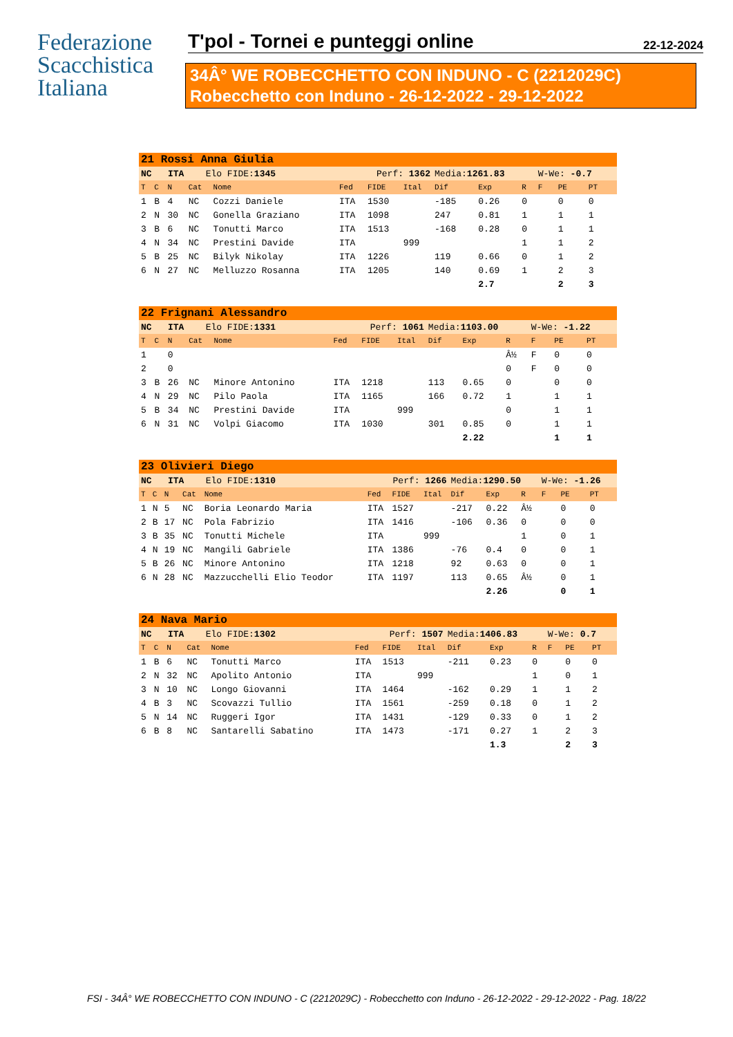Federazione
Scacchistica
Italiana
T'pol - Tornei e punteggi online 22-12-2024
34Â° WE ROBECCHETTO CON INDUNO - C (2212029C)
Robecchetto con Induno - 26-12-2022 - 29-12-2022
| 21 Rossi Anna Giulia | | | | | | | | | | | | | |
| NC ITA Elo FIDE: 1345 | | | | | Perf: 1362 | | | Media: 1261.83 | | | W-We: -0.7 | | |
| T | C | N | Cat | Nome | Fed | FIDE | Ital | Dif | Exp | R | F | PE | PT |
| 1 | B | 4 | NC | Cozzi Daniele | ITA | 1530 | | -185 | 0.26 | 0 | | 0 | 0 |
| 2 | N | 30 | NC | Gonella Graziano | ITA | 1098 | | 247 | 0.81 | 1 | | 1 | 1 |
| 3 | B | 6 | NC | Tonutti Marco | ITA | 1513 | | -168 | 0.28 | 0 | | 1 | 1 |
| 4 | N | 34 | NC | Prestini Davide | ITA | | 999 | | | 1 | | 1 | 2 |
| 5 | B | 25 | NC | Bilyk Nikolay | ITA | 1226 | | 119 | 0.66 | 0 | | 1 | 2 |
| 6 | N | 27 | NC | Melluzzo Rosanna | ITA | 1205 | | 140 | 0.69 | 1 | | 2 | 3 |
| | | | | | | | | | 2.7 | | | 2 | 3 |
| 22 Frignani Alessandro | | | | | | | | | | | | | |
| NC ITA Elo FIDE: 1331 | | | | | Perf: 1061 | | | Media: 1103.00 | | | W-We: -1.22 | | |
| T | C | N | Cat | Nome | Fed | FIDE | Ital | Dif | Exp | R | F | PE | PT |
| 1 | | 0 | | | | | | | | Â½ | F | 0 | 0 |
| 2 | | 0 | | | | | | | | 0 | F | 0 | 0 |
| 3 | B | 26 | NC | Minore Antonino | ITA | 1218 | | 113 | 0.65 | 0 | | 0 | 0 |
| 4 | N | 29 | NC | Pilo Paola | ITA | 1165 | | 166 | 0.72 | 1 | | 1 | 1 |
| 5 | B | 34 | NC | Prestini Davide | ITA | | 999 | | | 0 | | 1 | 1 |
| 6 | N | 31 | NC | Volpi Giacomo | ITA | 1030 | | 301 | 0.85 | 0 | | 1 | 1 |
| | | | | | | | | | 2.22 | | | 1 | 1 |
| 23 Olivieri Diego | | | | | | | | | | | | | |
| NC ITA Elo FIDE: 1310 | | | | | Perf: 1266 | | | Media: 1290.50 | | | W-We: -1.26 | | |
| T | C | N | Cat | Nome | Fed | FIDE | Ital | Dif | Exp | R | F | PE | PT |
| 1 | N | 5 | NC | Boria Leonardo Maria | ITA | 1527 | | -217 | 0.22 | Â½ | | 0 | 0 |
| 2 | B | 17 | NC | Pola Fabrizio | ITA | 1416 | | -106 | 0.36 | 0 | | 0 | 0 |
| 3 | B | 35 | NC | Tonutti Michele | ITA | | 999 | | | 1 | | 0 | 1 |
| 4 | N | 19 | NC | Mangili Gabriele | ITA | 1386 | | -76 | 0.4 | 0 | | 0 | 1 |
| 5 | B | 26 | NC | Minore Antonino | ITA | 1218 | | 92 | 0.63 | 0 | | 0 | 1 |
| 6 | N | 28 | NC | Mazzucchelli Elio Teodor | ITA | 1197 | | 113 | 0.65 | Â½ | | 0 | 1 |
| | | | | | | | | | 2.26 | | | 0 | 1 |
| 24 Nava Mario | | | | | | | | | | | | | |
| NC ITA Elo FIDE: 1302 | | | | | Perf: 1507 | | | Media: 1406.83 | | | W-We: 0.7 | | |
| T | C | N | Cat | Nome | Fed | FIDE | Ital | Dif | Exp | R | F | PE | PT |
| 1 | B | 6 | NC | Tonutti Marco | ITA | 1513 | | -211 | 0.23 | 0 | | 0 | 0 |
| 2 | N | 32 | NC | Apolito Antonio | ITA | | 999 | | | 1 | | 0 | 1 |
| 3 | N | 10 | NC | Longo Giovanni | ITA | 1464 | | -162 | 0.29 | 1 | | 1 | 2 |
| 4 | B | 3 | NC | Scovazzi Tullio | ITA | 1561 | | -259 | 0.18 | 0 | | 1 | 2 |
| 5 | N | 14 | NC | Ruggeri Igor | ITA | 1431 | | -129 | 0.33 | 0 | | 1 | 2 |
| 6 | B | 8 | NC | Santarelli Sabatino | ITA | 1473 | | -171 | 0.27 | 1 | | 2 | 3 |
| | | | | | | | | | 1.3 | | | 2 | 3 |
FSI - 34Â° WE ROBECCHETTO CON INDUNO - C (2212029C) - Robecchetto con Induno - 26-12-2022 - 29-12-2022 - Pag. 18/22